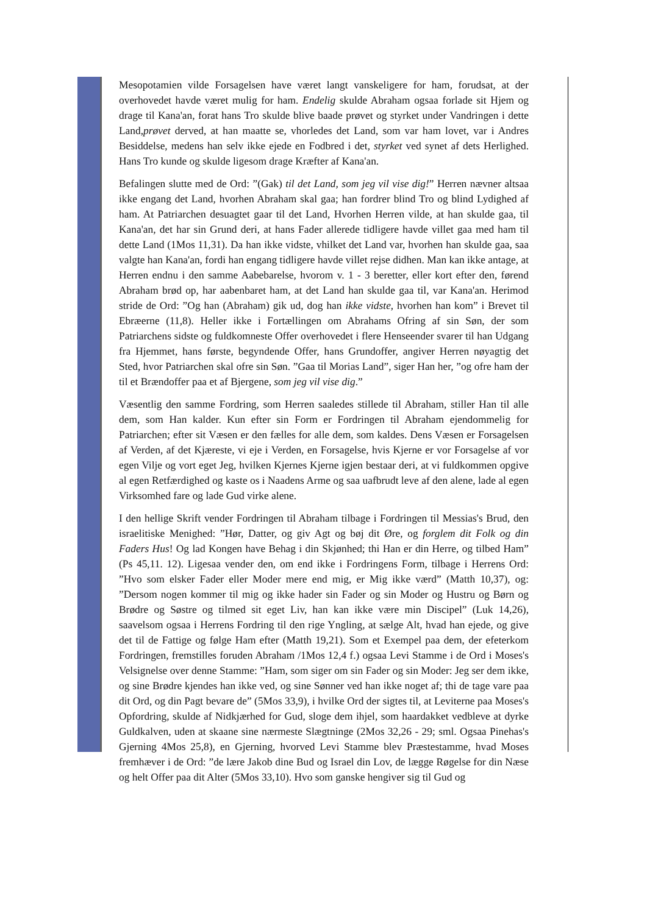Mesopotamien vilde Forsagelsen have været langt vanskeligere for ham, forudsat, at der overhovedet havde været mulig for ham. Endelig skulde Abraham ogsaa forlade sit Hjem og drage til Kana'an, forat hans Tro skulde blive baade prøvet og styrket under Vandringen i dette Land,prøvet derved, at han maatte se, vhorledes det Land, som var ham lovet, var i Andres Besiddelse, medens han selv ikke ejede en Fodbred i det, styrket ved synet af dets Herlighed. Hans Tro kunde og skulde ligesom drage Kræfter af Kana'an.
Befalingen slutte med de Ord: ”(Gak) til det Land, som jeg vil vise dig!” Herren nævner altsaa ikke engang det Land, hvorhen Abraham skal gaa; han fordrer blind Tro og blind Lydighed af ham. At Patriarchen desuagtet gaar til det Land, Hvorhen Herren vilde, at han skulde gaa, til Kana'an, det har sin Grund deri, at hans Fader allerede tidligere havde villet gaa med ham til dette Land (1Mos 11,31). Da han ikke vidste, vhilket det Land var, hvorhen han skulde gaa, saa valgte han Kana'an, fordi han engang tidligere havde villet rejse didhen. Man kan ikke antage, at Herren endnu i den samme Aabebarelse, hvorom v. 1 - 3 beretter, eller kort efter den, førend Abraham brød op, har aabenbaret ham, at det Land han skulde gaa til, var Kana'an. Herimod stride de Ord: ”Og han (Abraham) gik ud, dog han ikke vidste, hvorhen han kom” i Brevet til Ebræerne (11,8). Heller ikke i Fortællingen om Abrahams Ofring af sin Søn, der som Patriarchens sidste og fuldkomneste Offer overhovedet i flere Henseender svarer til han Udgang fra Hjemmet, hans første, begyndende Offer, hans Grundoffer, angiver Herren nøyagtig det Sted, hvor Patriarchen skal ofre sin Søn. ”Gaa til Morias Land”, siger Han her, ”og ofre ham der til et Brændoffer paa et af Bjergene, som jeg vil vise dig.”
Væsentlig den samme Fordring, som Herren saaledes stillede til Abraham, stiller Han til alle dem, som Han kalder. Kun efter sin Form er Fordringen til Abraham ejendommelig for Patriarchen; efter sit Væsen er den fælles for alle dem, som kaldes. Dens Væsen er Forsagelsen af Verden, af det Kjæreste, vi eje i Verden, en Forsagelse, hvis Kjerne er vor Forsagelse af vor egen Vilje og vort eget Jeg, hvilken Kjernes Kjerne igjen bestaar deri, at vi fuldkommen opgive al egen Retfærdighed og kaste os i Naadens Arme og saa uafbrudt leve af den alene, lade al egen Virksomhed fare og lade Gud virke alene.
I den hellige Skrift vender Fordringen til Abraham tilbage i Fordringen til Messias's Brud, den israelitiske Menighed: ”Hør, Datter, og giv Agt og bøj dit Øre, og forglem dit Folk og din Faders Hus! Og lad Kongen have Behag i din Skjønhed; thi Han er din Herre, og tilbed Ham” (Ps 45,11. 12). Ligesaa vender den, om end ikke i Fordringens Form, tilbage i Herrens Ord: ”Hvo som elsker Fader eller Moder mere end mig, er Mig ikke værd” (Matth 10,37), og: ”Dersom nogen kommer til mig og ikke hader sin Fader og sin Moder og Hustru og Børn og Brødre og Søstre og tilmed sit eget Liv, han kan ikke være min Discipel” (Luk 14,26), saavelsom ogsaa i Herrens Fordring til den rige Yngling, at sælge Alt, hvad han ejede, og give det til de Fattige og følge Ham efter (Matth 19,21). Som et Exempel paa dem, der efeterkom Fordringen, fremstilles foruden Abraham /1Mos 12,4 f.) ogsaa Levi Stamme i de Ord i Moses's Velsignelse over denne Stamme: ”Ham, som siger om sin Fader og sin Moder: Jeg ser dem ikke, og sine Brødre kjendes han ikke ved, og sine Sønner ved han ikke noget af; thi de tage vare paa dit Ord, og din Pagt bevare de” (5Mos 33,9), i hvilke Ord der sigtes til, at Leviterne paa Moses's Opfordring, skulde af Nidkjærhed for Gud, sloge dem ihjel, som haardakket vedbleve at dyrke Guldkalven, uden at skaane sine nærmeste Slægtninge (2Mos 32,26 - 29; sml. Ogsaa Pinehas's Gjerning 4Mos 25,8), en Gjerning, hvorved Levi Stamme blev Præstestamme, hvad Moses fremhæver i de Ord: ”de lære Jakob dine Bud og Israel din Lov, de lægge Røgelse for din Næse og helt Offer paa dit Alter (5Mos 33,10). Hvo som ganske hengiver sig til Gud og